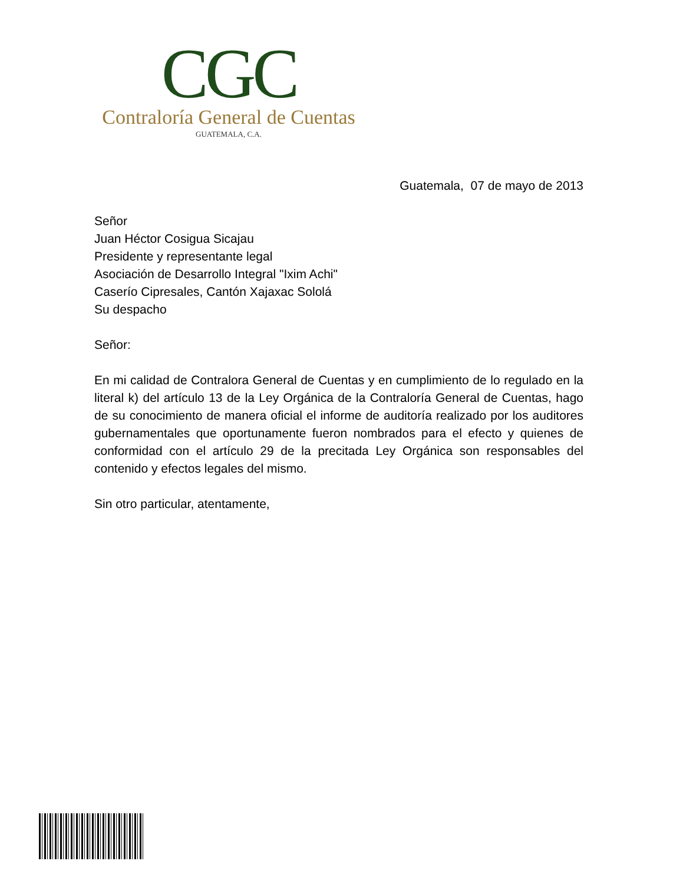CGC
Contraloría General de Cuentas
GUATEMALA, C.A.
Guatemala, 07 de mayo de 2013
Señor
Juan Héctor Cosigua Sicajau
Presidente y representante legal
Asociación de Desarrollo Integral "Ixim Achi"
Caserío Cipresales, Cantón Xajaxac Sololá
Su despacho
Señor:
En mi calidad de Contralora General de Cuentas y en cumplimiento de lo regulado en la literal k) del artículo 13 de la Ley Orgánica de la Contraloría General de Cuentas, hago de su conocimiento de manera oficial el informe de auditoría realizado por los auditores gubernamentales que oportunamente fueron nombrados para el efecto y quienes de conformidad con el artículo 29 de la precitada Ley Orgánica son responsables del contenido y efectos legales del mismo.
Sin otro particular, atentamente,